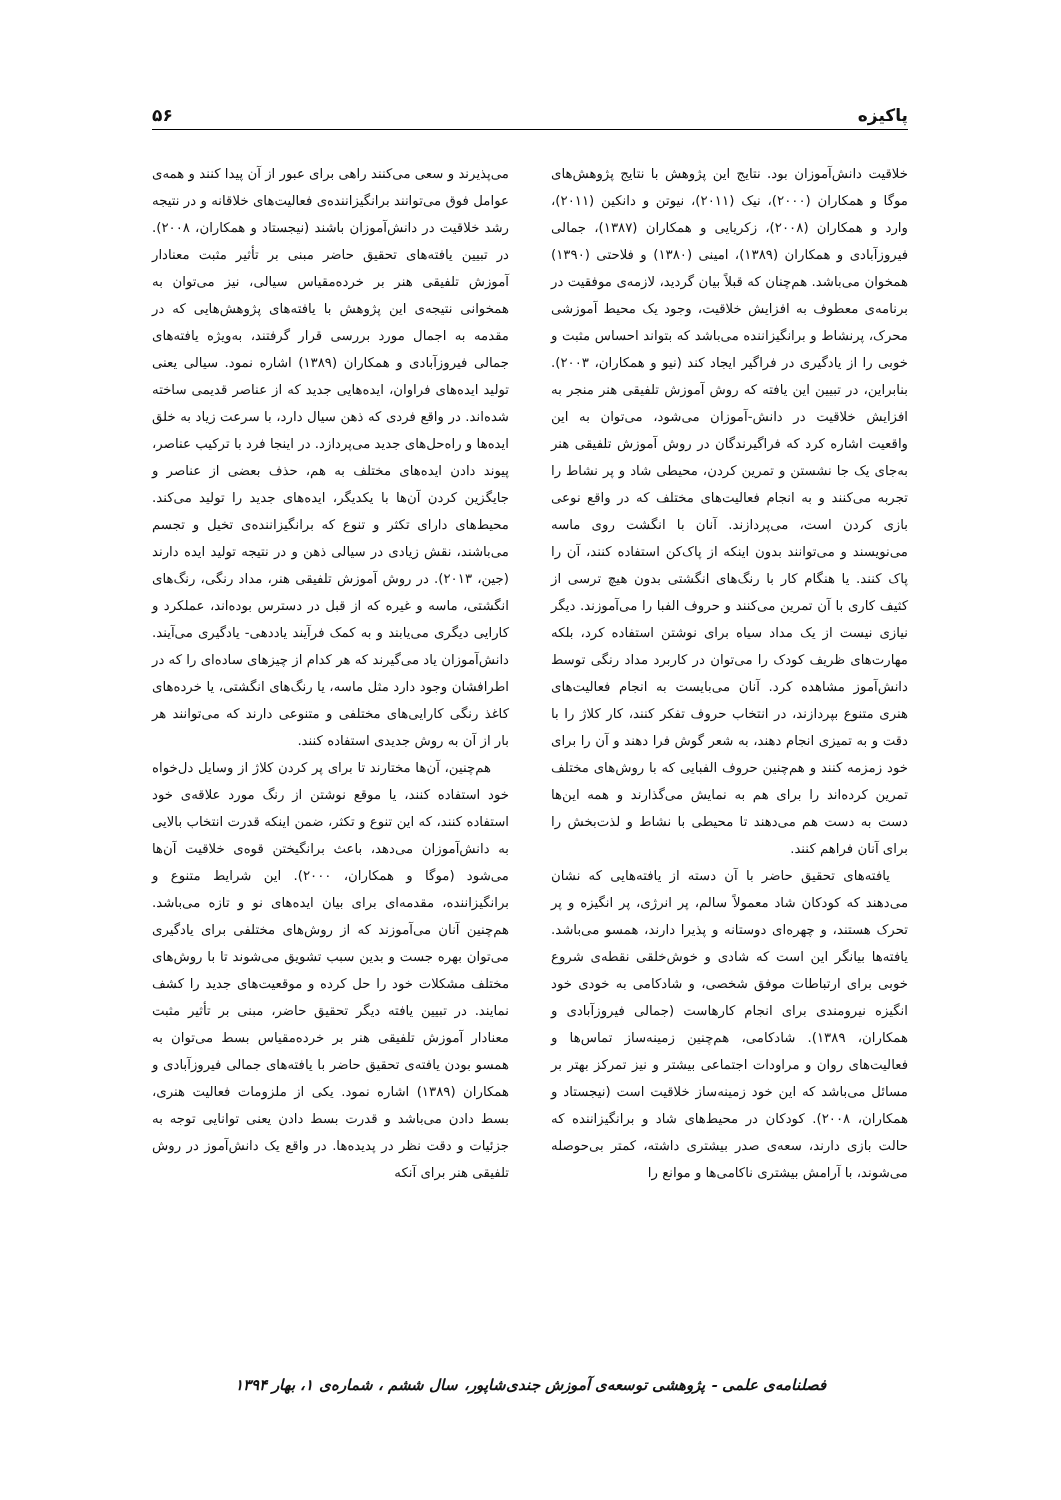پاکیزه ۵۶
خلاقیت دانش‌آموزان بود. نتایج این پژوهش با نتایج پژوهش‌های موگا و همکاران (۲۰۰۰)، نیک (۲۰۱۱)، نیوتن و دانکین (۲۰۱۱)، وارد و همکاران (۲۰۰۸)، زکریایی و همکاران (۱۳۸۷)، جمالی فیروزآبادی و همکاران (۱۳۸۹)، امینی (۱۳۸۰) و فلاحتی (۱۳۹۰) همخوان می‌باشد. هم‌چنان که قبلاً بیان گردید، لازمه‌ی موفقیت در برنامه‌ی معطوف به افزایش خلاقیت، وجود یک محیط آموزشی محرک، پرنشاط و برانگیزاننده می‌باشد که بتواند احساس مثبت و خوبی را از یادگیری در فراگیر ایجاد کند (نیو و همکاران، ۲۰۰۳). بنابراین، در تبیین این یافته که روش آموزش تلفیقی هنر منجر به افزایش خلاقیت در دانش-آموزان می‌شود، می‌توان به این واقعیت اشاره کرد که فراگیرندگان در روش آموزش تلفیقی هنر به‌جای یک جا نشستن و تمرین کردن، محیطی شاد و پر نشاط را تجربه می‌کنند و به انجام فعالیت‌های مختلف که در واقع نوعی بازی کردن است، می‌پردازند. آنان با انگشت روی ماسه می‌نویسند و می‌توانند بدون اینکه از پاک‌کن استفاده کنند، آن را پاک کنند. یا هنگام کار با رنگ‌های انگشتی بدون هیچ ترسی از کثیف کاری با آن تمرین می‌کنند و حروف الفبا را می‌آموزند. دیگر نیازی نیست از یک مداد سیاه برای نوشتن استفاده کرد، بلکه مهارت‌های ظریف کودک را می‌توان در کاربرد مداد رنگی توسط دانش‌آموز مشاهده کرد. آنان می‌بایست به انجام فعالیت‌های هنری متنوع بپردازند، در انتخاب حروف تفکر کنند، کار کلاژ را با دقت و به تمیزی انجام دهند، به شعر گوش فرا دهند و آن را برای خود زمزمه کنند و هم‌چنین حروف الفبایی که با روش‌های مختلف تمرین کرده‌اند را برای هم به نمایش می‌گذارند و همه این‌ها دست به دست هم می‌دهند تا محیطی با نشاط و لذت‌بخش را برای آنان فراهم کنند.
یافته‌های تحقیق حاضر با آن دسته از یافته‌هایی که نشان می‌دهند که کودکان شاد معمولاً سالم، پر انرژی، پر انگیزه و پر تحرک هستند، و چهره‌ای دوستانه و پذیرا دارند، همسو می‌باشد. یافته‌ها بیانگر این است که شادی و خوش‌خلقی نقطه‌ی شروع خوبی برای ارتباطات موفق شخصی، و شادکامی به خودی خود انگیزه نیرومندی برای انجام کارهاست (جمالی فیروزآبادی و همکاران، ۱۳۸۹). شادکامی، هم‌چنین زمینه‌ساز تماس‌ها و فعالیت‌های روان و مراودات اجتماعی بیشتر و نیز تمرکز بهتر بر مسائل می‌باشد که این خود زمینه‌ساز خلاقیت است (نیجستاد و همکاران، ۲۰۰۸). کودکان در محیط‌های شاد و برانگیزاننده که حالت بازی دارند، سعه‌ی صدر بیشتری داشته، کمتر بی‌حوصله می‌شوند، با آرامش بیشتری ناکامی‌ها و موانع را
می‌پذیرند و سعی می‌کنند راهی برای عبور از آن پیدا کنند و همه‌ی عوامل فوق می‌توانند برانگیزاننده‌ی فعالیت‌های خلاقانه و در نتیجه رشد خلاقیت در دانش‌آموزان باشند (نیجستاد و همکاران، ۲۰۰۸). در تبیین یافته‌های تحقیق حاضر مبنی بر تأثیر مثبت معنادار آموزش تلفیقی هنر بر خرده‌مقیاس سیالی، نیز می‌توان به همخوانی نتیجه‌ی این پژوهش با یافته‌های پژوهش‌هایی که در مقدمه به اجمال مورد بررسی قرار گرفتند، به‌ویژه یافته‌های جمالی فیروزآبادی و همکاران (۱۳۸۹) اشاره نمود. سیالی یعنی تولید ایده‌های فراوان، ایده‌هایی جدید که از عناصر قدیمی ساخته شده‌اند. در واقع فردی که ذهن سیال دارد، با سرعت زیاد به خلق ایده‌ها و راه‌حل‌های جدید می‌پردازد. در اینجا فرد با ترکیب عناصر، پیوند دادن ایده‌های مختلف به هم، حذف بعضی از عناصر و جایگزین کردن آن‌ها با یکدیگر، ایده‌های جدید را تولید می‌کند. محیط‌های دارای تکثر و تنوع که برانگیزاننده‌ی تخیل و تجسم می‌باشند، نقش زیادی در سیالی ذهن و در نتیجه تولید ایده دارند (جین، ۲۰۱۳). در روش آموزش تلفیقی هنر، مداد رنگی، رنگ‌های انگشتی، ماسه و غیره که از قبل در دسترس بوده‌اند، عملکرد و کارایی دیگری می‌یابند و به کمک فرآیند یاددهی- یادگیری می‌آیند. دانش‌آموزان یاد می‌گیرند که هر کدام از چیزهای ساده‌ای را که در اطرافشان وجود دارد مثل ماسه، یا رنگ‌های انگشتی، یا خرده‌های کاغذ رنگی کارایی‌های مختلفی و متنوعی دارند که می‌توانند هر بار از آن به روش جدیدی استفاده کنند.
هم‌چنین، آن‌ها مختارند تا برای پر کردن کلاژ از وسایل دل‌خواه خود استفاده کنند، یا موقع نوشتن از رنگ مورد علاقه‌ی خود استفاده کنند، که این تنوع و تکثر، ضمن اینکه قدرت انتخاب بالایی به دانش‌آموزان می‌دهد، باعث برانگیختن قوه‌ی خلاقیت آن‌ها می‌شود (موگا و همکاران، ۲۰۰۰). این شرایط متنوع و برانگیزاننده، مقدمه‌ای برای بیان ایده‌های نو و تازه می‌باشد. هم‌چنین آنان می‌آموزند که از روش‌های مختلفی برای یادگیری می‌توان بهره جست و بدین سبب تشویق می‌شوند تا با روش‌های مختلف مشکلات خود را حل کرده و موقعیت‌های جدید را کشف نمایند. در تبیین یافته دیگر تحقیق حاضر، مبنی بر تأثیر مثبت معنادار آموزش تلفیقی هنر بر خرده‌مقیاس بسط می‌توان به همسو بودن یافته‌ی تحقیق حاضر با یافته‌های جمالی فیروزآبادی و همکاران (۱۳۸۹) اشاره نمود. یکی از ملزومات فعالیت هنری، بسط دادن می‌باشد و قدرت بسط دادن یعنی توانایی توجه به جزئیات و دقت نظر در پدیده‌ها. در واقع یک دانش‌آموز در روش تلفیقی هنر برای آنکه
فصلنامه‌ی علمی - پژوهشی توسعه‌ی آموزش جندی‌شاپور، سال ششم ، شماره‌ی ۱، بهار ۱۳۹۴